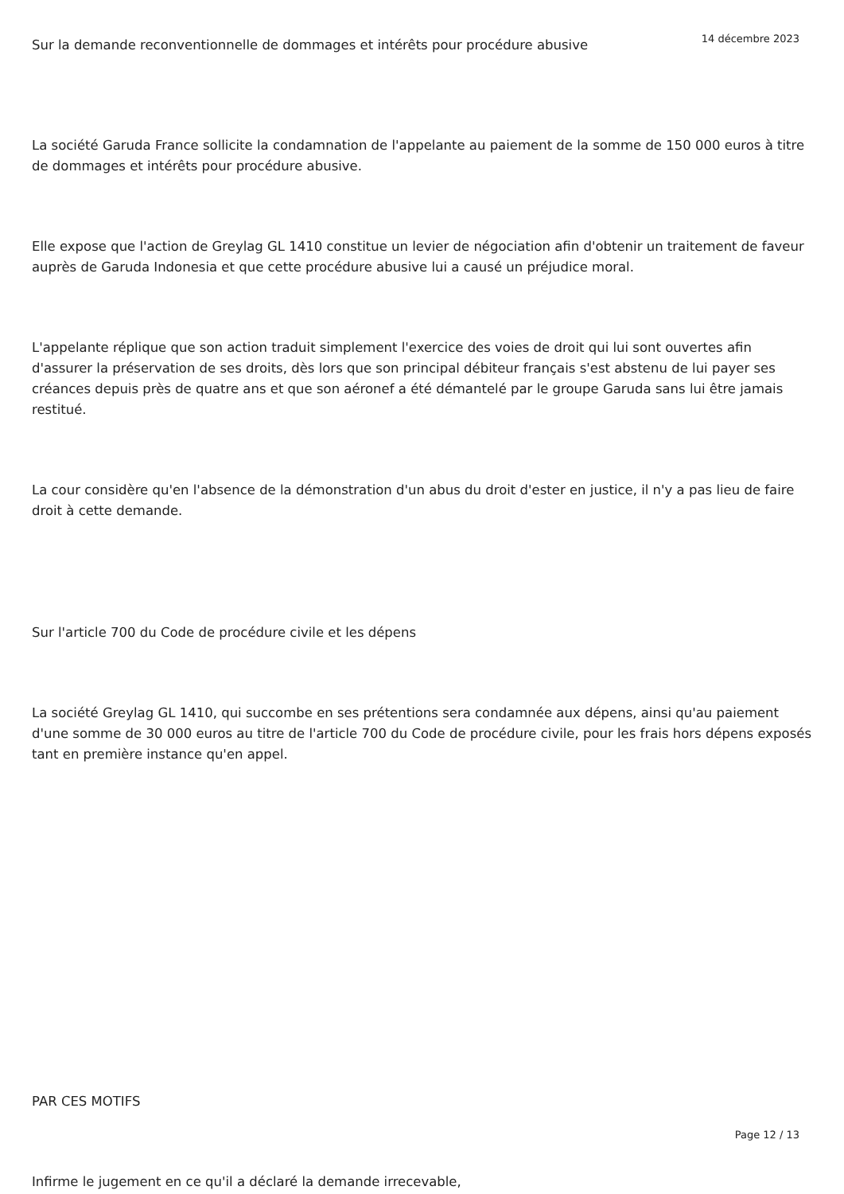14 décembre 2023
Sur la demande reconventionnelle de dommages et intérêts pour procédure abusive
La société Garuda France sollicite la condamnation de l'appelante au paiement de la somme de 150 000 euros à titre de dommages et intérêts pour procédure abusive.
Elle expose que l'action de Greylag GL 1410 constitue un levier de négociation afin d'obtenir un traitement de faveur auprès de Garuda Indonesia et que cette procédure abusive lui a causé un préjudice moral.
L'appelante réplique que son action traduit simplement l'exercice des voies de droit qui lui sont ouvertes afin d'assurer la préservation de ses droits, dès lors que son principal débiteur français s'est abstenu de lui payer ses créances depuis près de quatre ans et que son aéronef a été démantelé par le groupe Garuda sans lui être jamais restitué.
La cour considère qu'en l'absence de la démonstration d'un abus du droit d'ester en justice, il n'y a pas lieu de faire droit à cette demande.
Sur l'article 700 du Code de procédure civile et les dépens
La société Greylag GL 1410, qui succombe en ses prétentions sera condamnée aux dépens, ainsi qu'au paiement d'une somme de 30 000 euros au titre de l'article 700 du Code de procédure civile, pour les frais hors dépens exposés tant en première instance qu'en appel.
PAR CES MOTIFS
Infirme le jugement en ce qu'il a déclaré la demande irrecevable,
Page 12 / 13